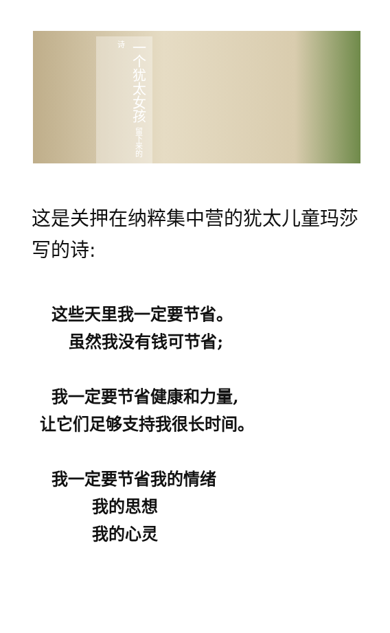一个犹太女孩 留下来的诗
这是关押在纳粹集中营的犹太儿童玛莎写的诗:
这些天里我一定要节省。
虽然我没有钱可节省;
我一定要节省健康和力量,
让它们足够支持我很长时间。
我一定要节省我的情绪
我的思想
我的心灵